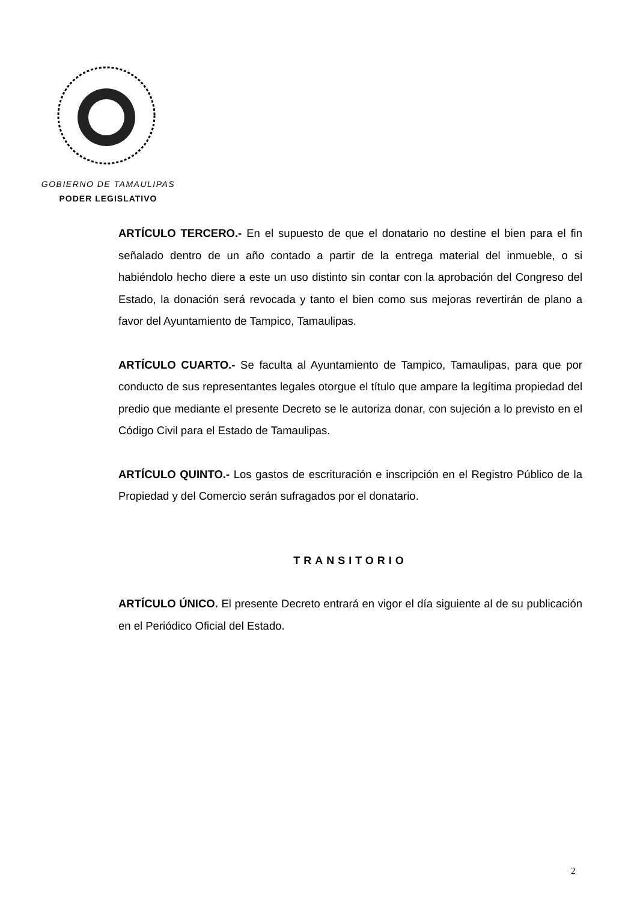GOBIERNO DE TAMAULIPAS
PODER LEGISLATIVO
ARTÍCULO TERCERO.- En el supuesto de que el donatario no destine el bien para el fin señalado dentro de un año contado a partir de la entrega material del inmueble, o si habiéndolo hecho diere a este un uso distinto sin contar con la aprobación del Congreso del Estado, la donación será revocada y tanto el bien como sus mejoras revertirán de plano a favor del Ayuntamiento de Tampico, Tamaulipas.
ARTÍCULO CUARTO.- Se faculta al Ayuntamiento de Tampico, Tamaulipas, para que por conducto de sus representantes legales otorgue el título que ampare la legítima propiedad del predio que mediante el presente Decreto se le autoriza donar, con sujeción a lo previsto en el Código Civil para el Estado de Tamaulipas.
ARTÍCULO QUINTO.- Los gastos de escrituración e inscripción en el Registro Público de la Propiedad y del Comercio serán sufragados por el donatario.
TRANSITORIO
ARTÍCULO ÚNICO. El presente Decreto entrará en vigor el día siguiente al de su publicación en el Periódico Oficial del Estado.
2